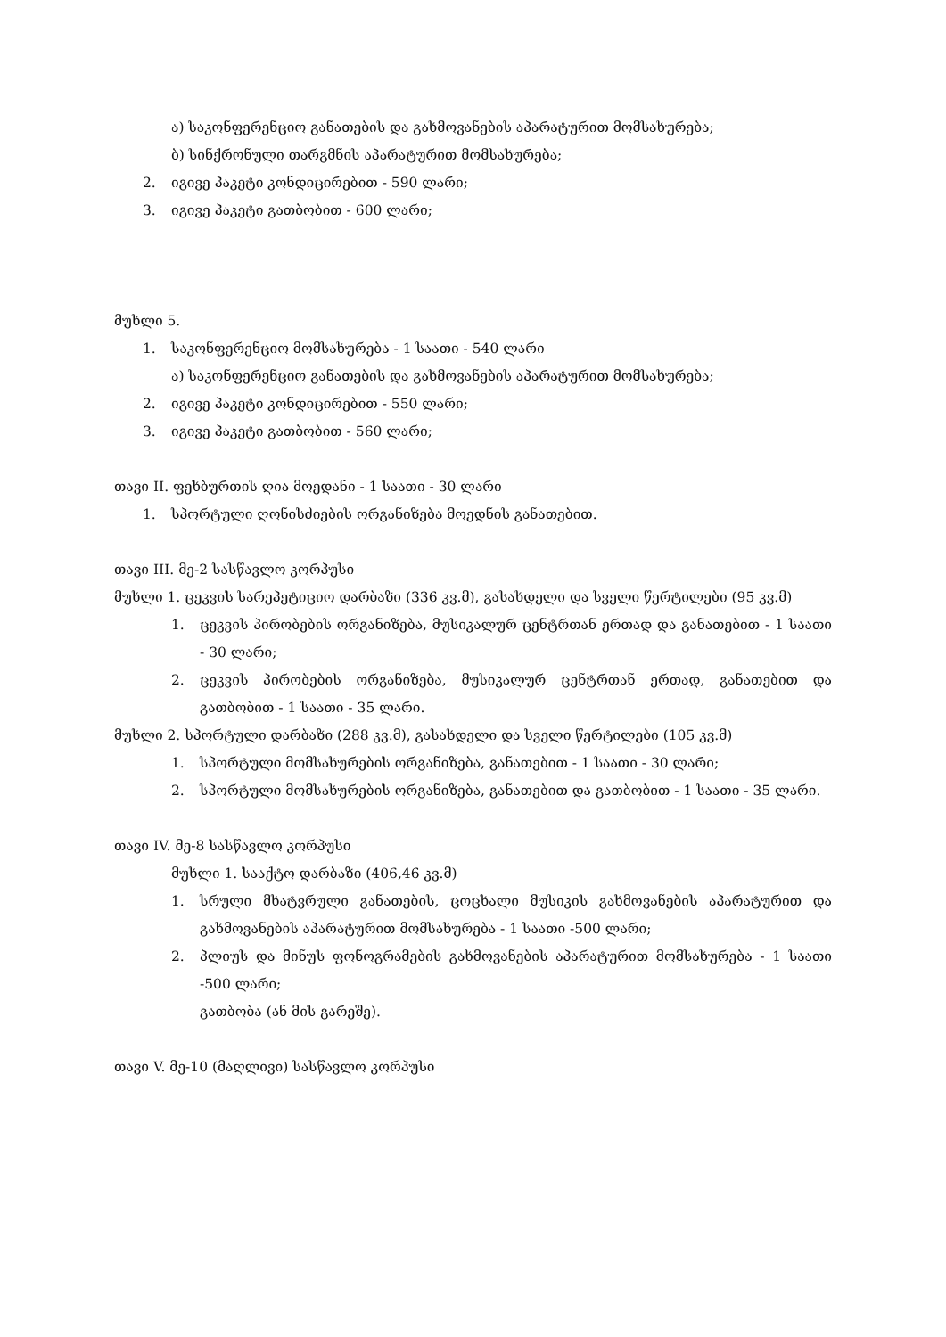ა) საკონფერენციო განათების და გახმოვანების აპარატურით მომსახურება;
ბ) სინქრონული თარგმნის აპარატურით მომსახურება;
2. იგივე პაკეტი კონდიცირებით - 590 ლარი;
3. იგივე პაკეტი გათბობით - 600 ლარი;
მუხლი 5.
1. საკონფერენციო მომსახურება - 1 საათი - 540 ლარი
ა) საკონფერენციო განათების და გახმოვანების აპარატურით მომსახურება;
2. იგივე პაკეტი კონდიცირებით - 550 ლარი;
3. იგივე პაკეტი გათბობით - 560 ლარი;
თავი II. ფეხბურთის ღია მოედანი - 1 საათი - 30 ლარი
1. სპორტული ღონისძიების ორგანიზება მოედნის განათებით.
თავი III. მე-2 სასწავლო კორპუსი
მუხლი 1. ცეკვის სარეპეტიციო დარბაზი (336 კვ.მ), გასახდელი და სველი წერტილები (95 კვ.მ)
1. ცეკვის პირობების ორგანიზება, მუსიკალურ ცენტრთან ერთად და განათებით - 1 საათი - 30 ლარი;
2. ცეკვის პირობების ორგანიზება, მუსიკალურ ცენტრთან ერთად, განათებით და გათბობით - 1 საათი - 35 ლარი.
მუხლი 2. სპორტული დარბაზი (288 კვ.მ), გასახდელი და სველი წერტილები (105 კვ.მ)
1. სპორტული მომსახურების ორგანიზება, განათებით - 1 საათი - 30 ლარი;
2. სპორტული მომსახურების ორგანიზება, განათებით და გათბობით - 1 საათი - 35 ლარი.
თავი IV. მე-8 სასწავლო კორპუსი
მუხლი 1. სააქტო დარბაზი (406,46 კვ.მ)
1. სრული მხატვრული განათების, ცოცხალი მუსიკის გახმოვანების აპარატურით და გახმოვანების აპარატურით მომსახურება - 1 საათი -500 ლარი;
2. პლიუს და მინუს ფონოგრამების გახმოვანების აპარატურით მომსახურება - 1 საათი -500 ლარი;
გათბობა (ან მის გარეშე).
თავი V. მე-10 (მაღლივი) სასწავლო კორპუსი